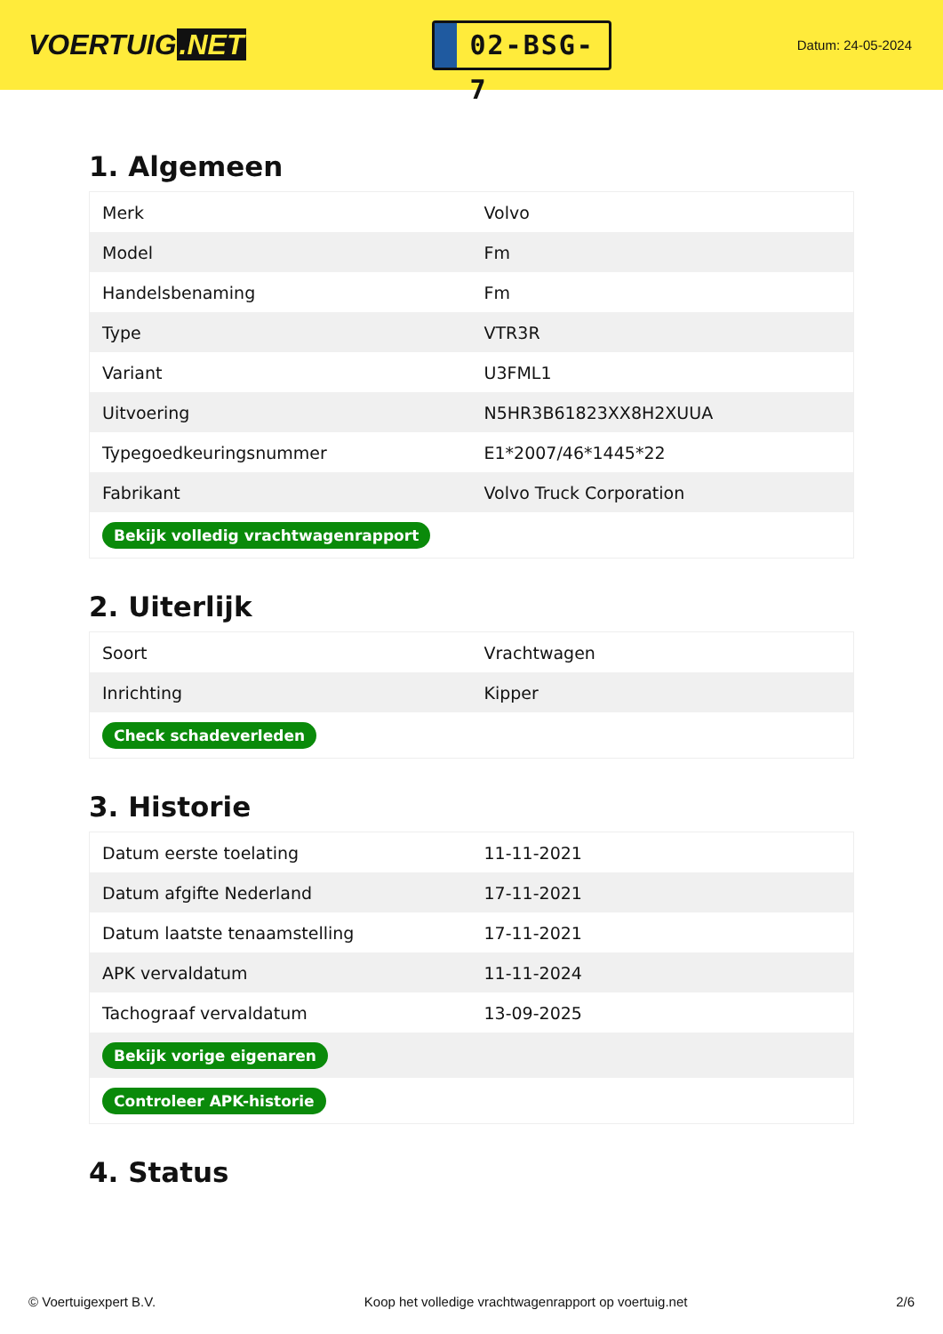VOERTUIG.NET
02-BSG-7
Datum: 24-05-2024
1. Algemeen
| Merk | Volvo |
| Model | Fm |
| Handelsbenaming | Fm |
| Type | VTR3R |
| Variant | U3FML1 |
| Uitvoering | N5HR3B61823XX8H2XUUA |
| Typegoedkeuringsnummer | E1*2007/46*1445*22 |
| Fabrikant | Volvo Truck Corporation |
| Bekijk volledig vrachtwagenrapport | |
2. Uiterlijk
| Soort | Vrachtwagen |
| Inrichting | Kipper |
| Check schadeverleden | |
3. Historie
| Datum eerste toelating | 11-11-2021 |
| Datum afgifte Nederland | 17-11-2021 |
| Datum laatste tenaamstelling | 17-11-2021 |
| APK vervaldatum | 11-11-2024 |
| Tachograaf vervaldatum | 13-09-2025 |
| Bekijk vorige eigenaren | |
| Controleer APK-historie | |
4. Status
© Voertuigexpert B.V. Koop het volledige vrachtwagenrapport op voertuig.net 2/6